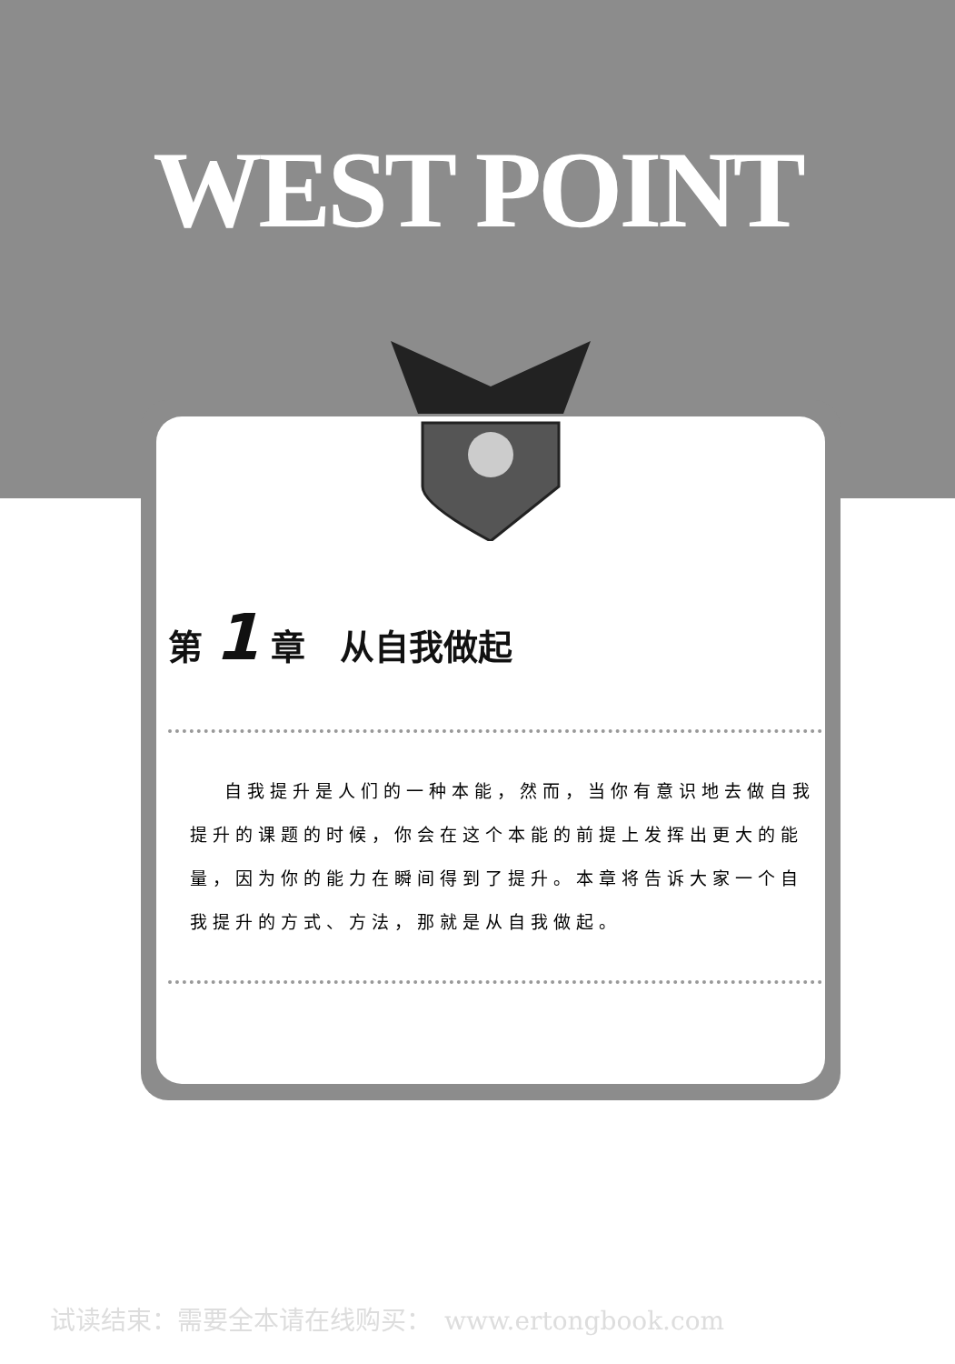WEST POINT
第 1 章　从自我做起
自我提升是人们的一种本能，然而，当你有意识地去做自我提升的课题的时候，你会在这个本能的前提上发挥出更大的能量，因为你的能力在瞬间得到了提升。本章将告诉大家一个自我提升的方式、方法，那就是从自我做起。
试读结束：需要全本请在线购买：　www.ertongbook.com